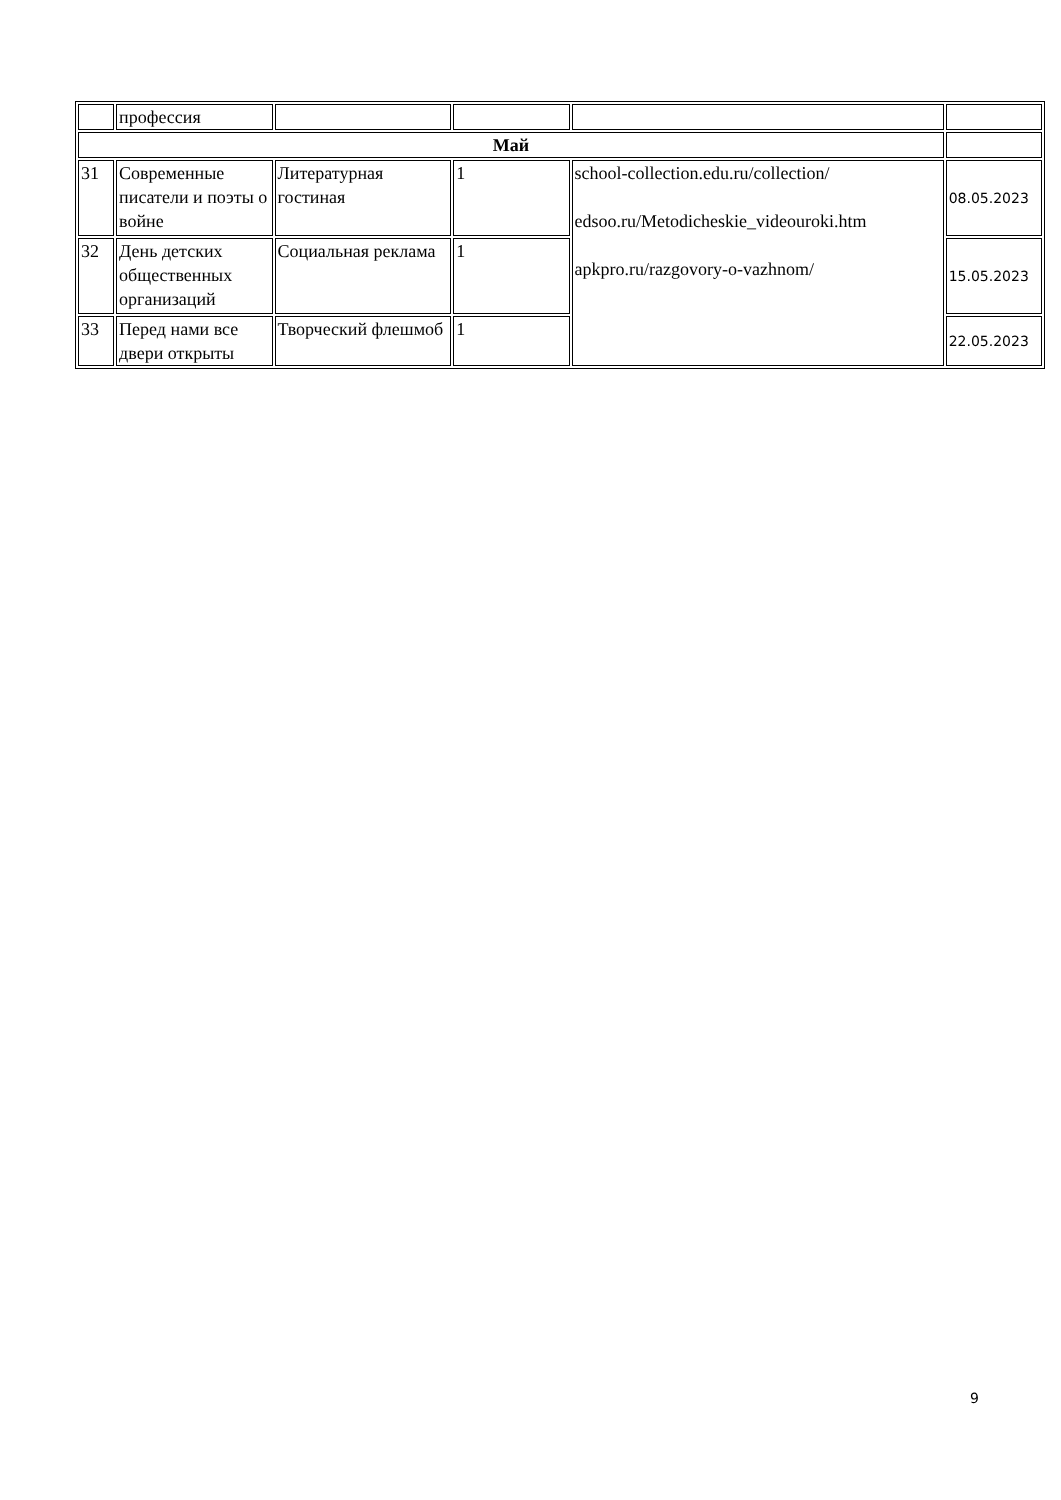| | профессия | | | | |
| Май | | | | | |
| 31 | Современные писатели и поэты о войне | Литературная гостиная | 1 | school-collection.edu.ru/collection/ edsoo.ru/Metodicheskie_videouroki.htm apkpro.ru/razgovory-o-vazhnom/ | 08.05.2023 |
| 32 | День детских общественных организаций | Социальная реклама | 1 | | 15.05.2023 |
| 33 | Перед нами все двери открыты | Творческий флешмоб | 1 | | 22.05.2023 |
9